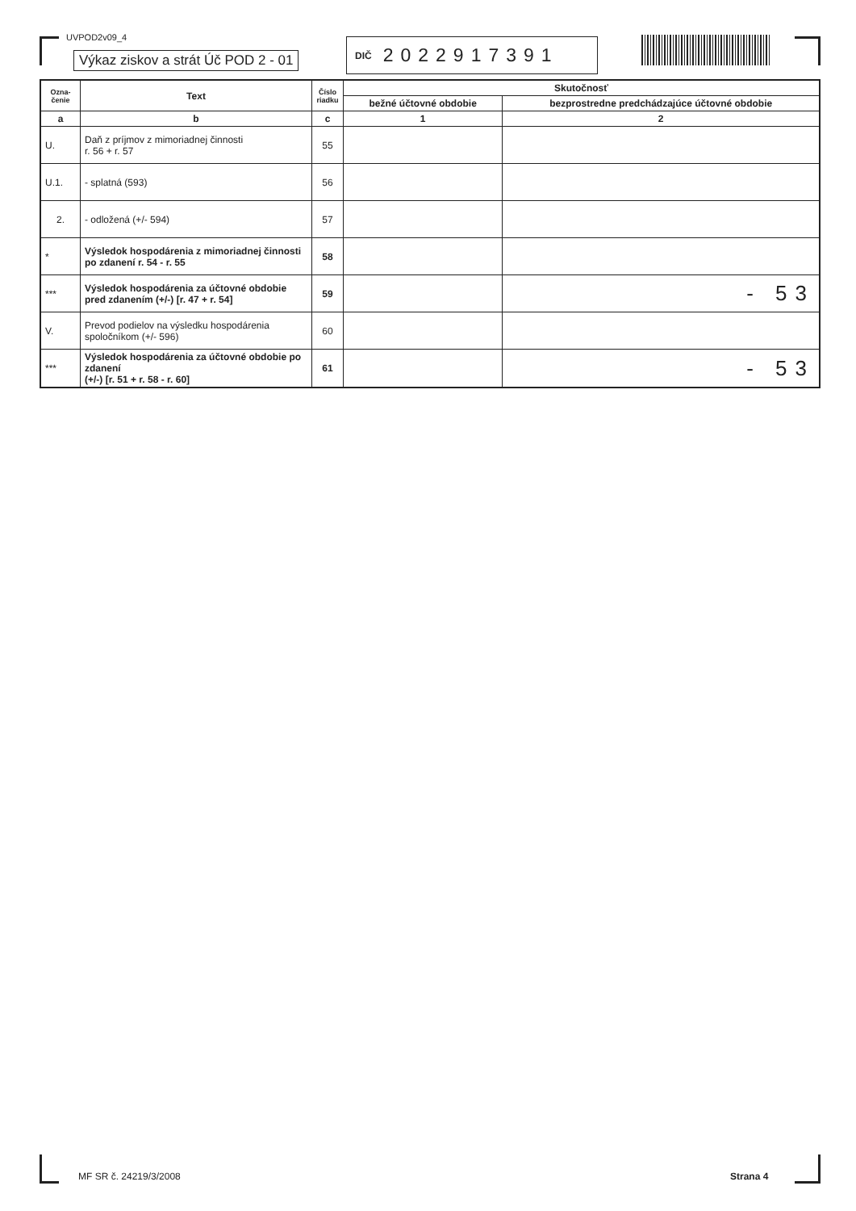UVPOD2v09_4
Výkaz ziskov a strát Úč POD 2 - 01
DIČ 2022917391
| Ozna- čenie | Text | Číslo riadku | Skutočnosť | |
| --- | --- | --- | --- | --- |
| | | | bežné účtovné obdobie | bezprostredne predchádzajúce účtovné obdobie |
| a | b | c | 1 | 2 |
| U. | Daň z príjmov z mimoriadnej činnosti r. 56 + r. 57 | 55 | | |
| U.1. | - splatná (593) | 56 | | |
| 2. | - odložená (+/- 594) | 57 | | |
| * | Výsledok hospodárenia z mimoriadnej činnosti po zdanení r. 54 - r. 55 | 58 | | |
| *** | Výsledok hospodárenia za účtovné obdobie pred zdanením (+/-) [r. 47 + r. 54] | 59 | | - 53 |
| V. | Prevod podielov na výsledku hospodárenia spoločníkom (+/- 596) | 60 | | |
| *** | Výsledok hospodárenia za účtovné obdobie po zdanení (+/-) [r. 51 + r. 58 - r. 60] | 61 | | - 53 |
MF SR č. 24219/3/2008 Strana 4